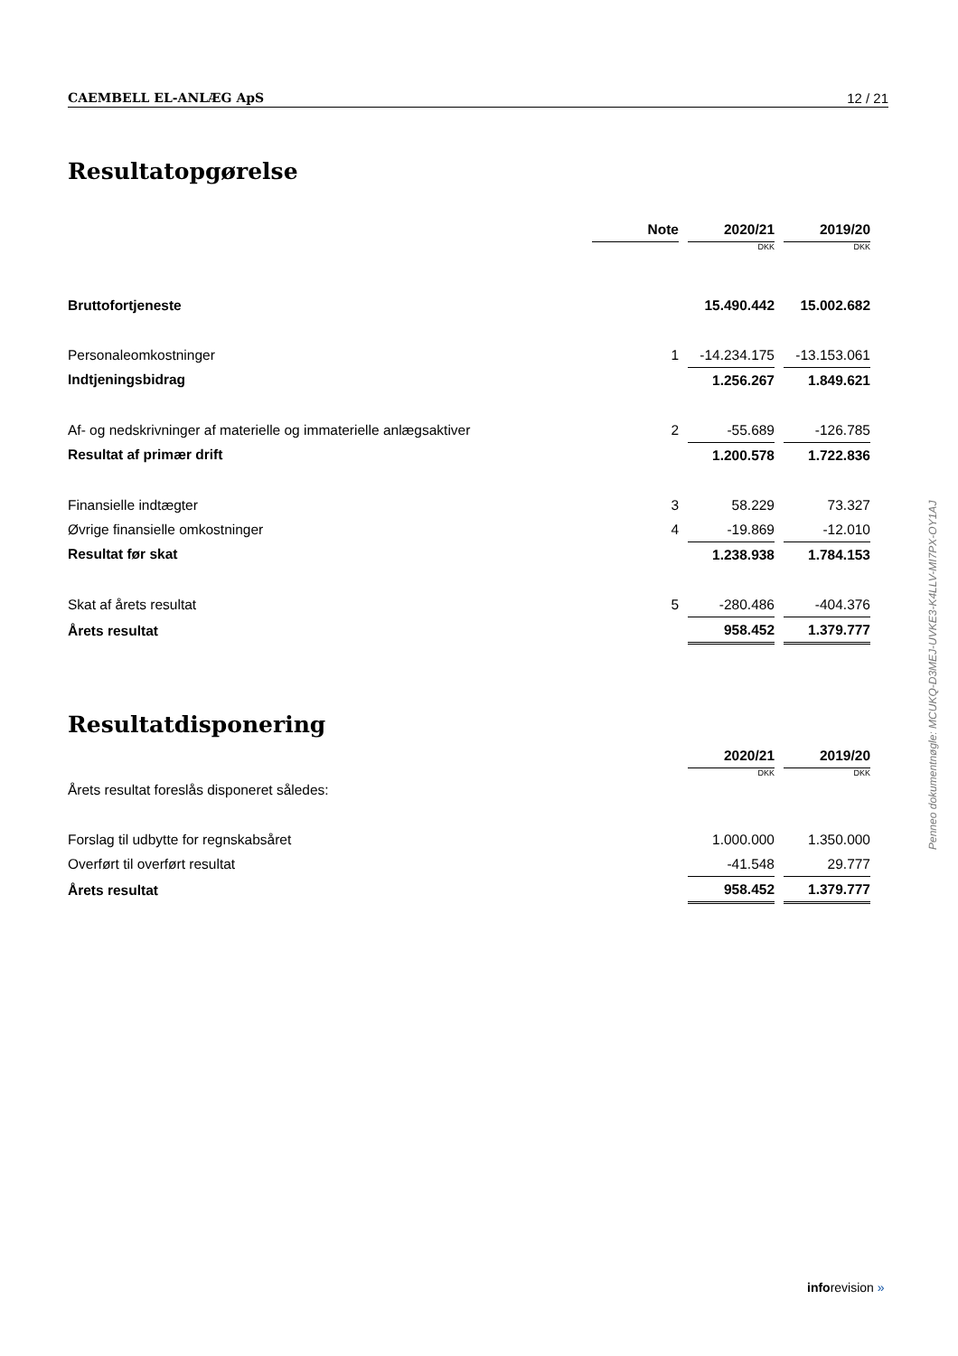CAEMBELL EL-ANLÆG ApS 12 / 21
Resultatopgørelse
| | Note | 2020/21 | 2019/20 |
| | | DKK | DKK |
| Bruttofortjeneste | | 15.490.442 | 15.002.682 |
| Personaleomkostninger | 1 | -14.234.175 | -13.153.061 |
| Indtjeningsbidrag | | 1.256.267 | 1.849.621 |
| Af- og nedskrivninger af materielle og immaterielle anlægsaktiver | 2 | -55.689 | -126.785 |
| Resultat af primær drift | | 1.200.578 | 1.722.836 |
| Finansielle indtægter | 3 | 58.229 | 73.327 |
| Øvrige finansielle omkostninger | 4 | -19.869 | -12.010 |
| Resultat før skat | | 1.238.938 | 1.784.153 |
| Skat af årets resultat | 5 | -280.486 | -404.376 |
| Årets resultat | | 958.452 | 1.379.777 |
Resultatdisponering
| | 2020/21 | 2019/20 |
| | DKK | DKK |
| Årets resultat foreslås disponeret således: | | |
| Forslag til udbytte for regnskabsåret | 1.000.000 | 1.350.000 |
| Overført til overført resultat | -41.548 | 29.777 |
| Årets resultat | 958.452 | 1.379.777 |
Penneo dokumentnøgle: MCUKQ-D3MEJ-UVKE3-K4LLV-MI7PX-OY1AJ
inforevision »